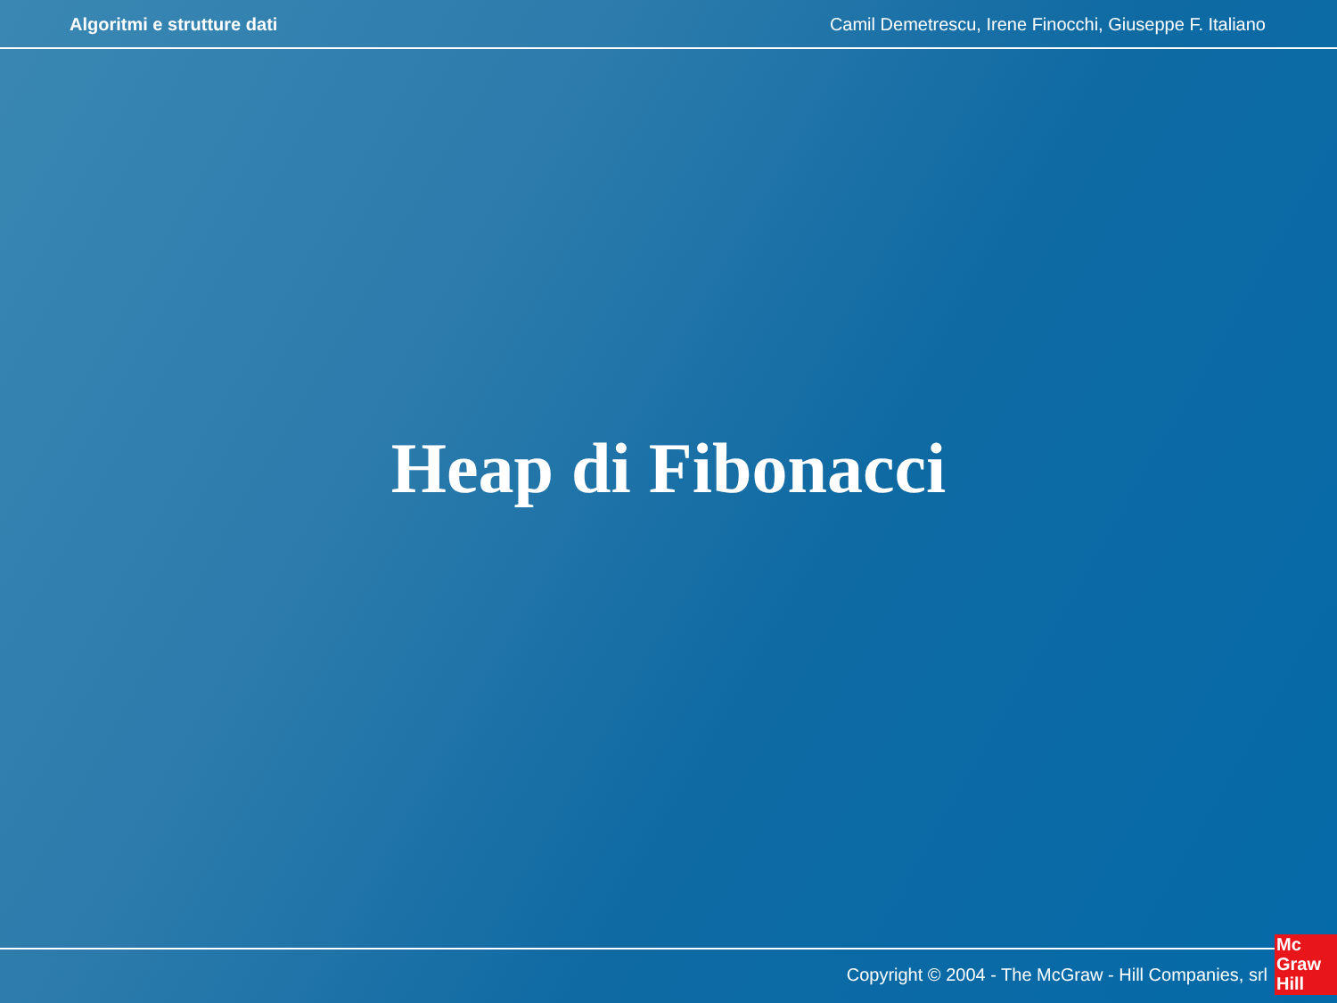Algoritmi e strutture dati Camil Demetrescu, Irene Finocchi, Giuseppe F. Italiano
Heap di Fibonacci
Copyright © 2004 - The McGraw - Hill Companies, srl
Mc
Graw
Hill